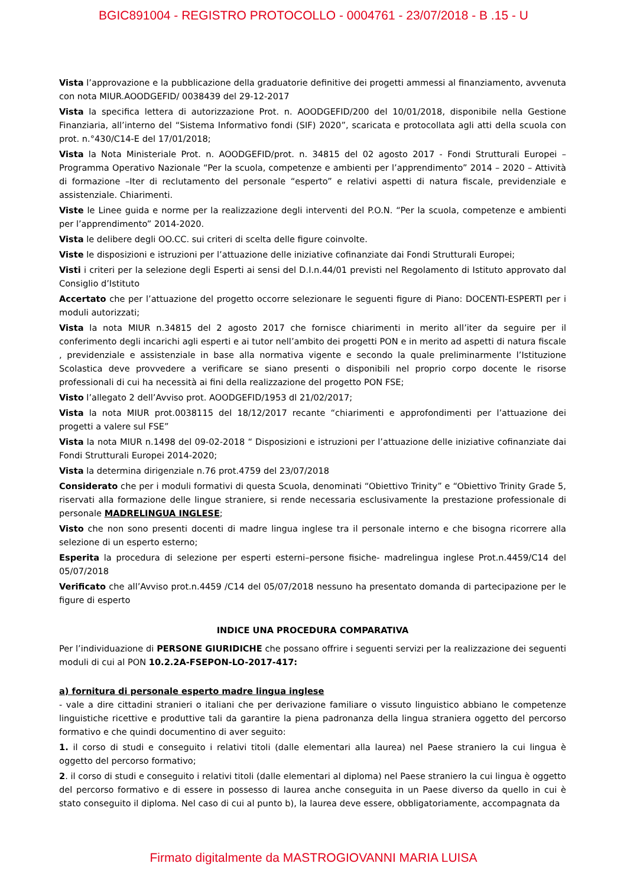BGIC891004 - REGISTRO PROTOCOLLO - 0004761 - 23/07/2018 - B .15 - U
Vista l’approvazione e la pubblicazione della graduatorie definitive dei progetti ammessi al finanziamento, avvenuta con nota MIUR.AOODGEFID/ 0038439 del 29-12-2017
Vista la specifica lettera di autorizzazione Prot. n. AOODGEFID/200 del 10/01/2018, disponibile nella Gestione Finanziaria, all’interno del “Sistema Informativo fondi (SIF) 2020”, scaricata e protocollata agli atti della scuola con prot. n.°430/C14-E del 17/01/2018;
Vista la Nota Ministeriale Prot. n. AOODGEFID/prot. n. 34815 del 02 agosto 2017 - Fondi Strutturali Europei – Programma Operativo Nazionale “Per la scuola, competenze e ambienti per l’apprendimento” 2014 – 2020 – Attività di formazione –Iter di reclutamento del personale “esperto” e relativi aspetti di natura fiscale, previdenziale e assistenziale. Chiarimenti.
Viste le Linee guida e norme per la realizzazione degli interventi del P.O.N. “Per la scuola, competenze e ambienti per l’apprendimento” 2014-2020.
Vista le delibere degli OO.CC. sui criteri di scelta delle figure coinvolte.
Viste le disposizioni e istruzioni per l’attuazione delle iniziative cofinanziate dai Fondi Strutturali Europei;
Visti i criteri per la selezione degli Esperti ai sensi del D.I.n.44/01 previsti nel Regolamento di Istituto approvato dal Consiglio d’Istituto
Accertato che per l’attuazione del progetto occorre selezionare le seguenti figure di Piano: DOCENTI-ESPERTI per i moduli autorizzati;
Vista la nota MIUR n.34815 del 2 agosto 2017 che fornisce chiarimenti in merito all’iter da seguire per il conferimento degli incarichi agli esperti e ai tutor nell’ambito dei progetti PON e in merito ad aspetti di natura fiscale , previdenziale e assistenziale in base alla normativa vigente e secondo la quale preliminarmente l’Istituzione Scolastica deve provvedere a verificare se siano presenti o disponibili nel proprio corpo docente le risorse professionali di cui ha necessità ai fini della realizzazione del progetto PON FSE;
Visto l’allegato 2 dell’Avviso prot. AOODGEFID/1953 dl 21/02/2017;
Vista la nota MIUR prot.0038115 del 18/12/2017 recante “chiarimenti e approfondimenti per l’attuazione dei progetti a valere sul FSE”
Vista la nota MIUR n.1498 del 09-02-2018 “ Disposizioni e istruzioni per l’attuazione delle iniziative cofinanziate dai Fondi Strutturali Europei 2014-2020;
Vista la determina dirigenziale n.76 prot.4759 del 23/07/2018
Considerato che per i moduli formativi di questa Scuola, denominati “Obiettivo Trinity” e “Obiettivo Trinity Grade 5, riservati alla formazione delle lingue straniere, si rende necessaria esclusivamente la prestazione professionale di personale MADRELINGUA INGLESE;
Visto che non sono presenti docenti di madre lingua inglese tra il personale interno e che bisogna ricorrere alla selezione di un esperto esterno;
Esperita la procedura di selezione per esperti esterni–persone fisiche- madrelingua inglese Prot.n.4459/C14 del 05/07/2018
Verificato che all’Avviso prot.n.4459 /C14 del 05/07/2018 nessuno ha presentato domanda di partecipazione per le figure di esperto
INDICE UNA PROCEDURA COMPARATIVA
Per l’individuazione di PERSONE GIURIDICHE che possano offrire i seguenti servizi per la realizzazione dei seguenti moduli di cui al PON 10.2.2A-FSEPON-LO-2017-417:
a) fornitura di personale esperto madre lingua inglese
- vale a dire cittadini stranieri o italiani che per derivazione familiare o vissuto linguistico abbiano le competenze linguistiche ricettive e produttive tali da garantire la piena padronanza della lingua straniera oggetto del percorso formativo e che quindi documentino di aver seguito:
1. il corso di studi e conseguito i relativi titoli (dalle elementari alla laurea) nel Paese straniero la cui lingua è oggetto del percorso formativo;
2. il corso di studi e conseguito i relativi titoli (dalle elementari al diploma) nel Paese straniero la cui lingua è oggetto del percorso formativo e di essere in possesso di laurea anche conseguita in un Paese diverso da quello in cui è stato conseguito il diploma. Nel caso di cui al punto b), la laurea deve essere, obbligatoriamente, accompagnata da
Firmato digitalmente da MASTROGIOVANNI MARIA LUISA